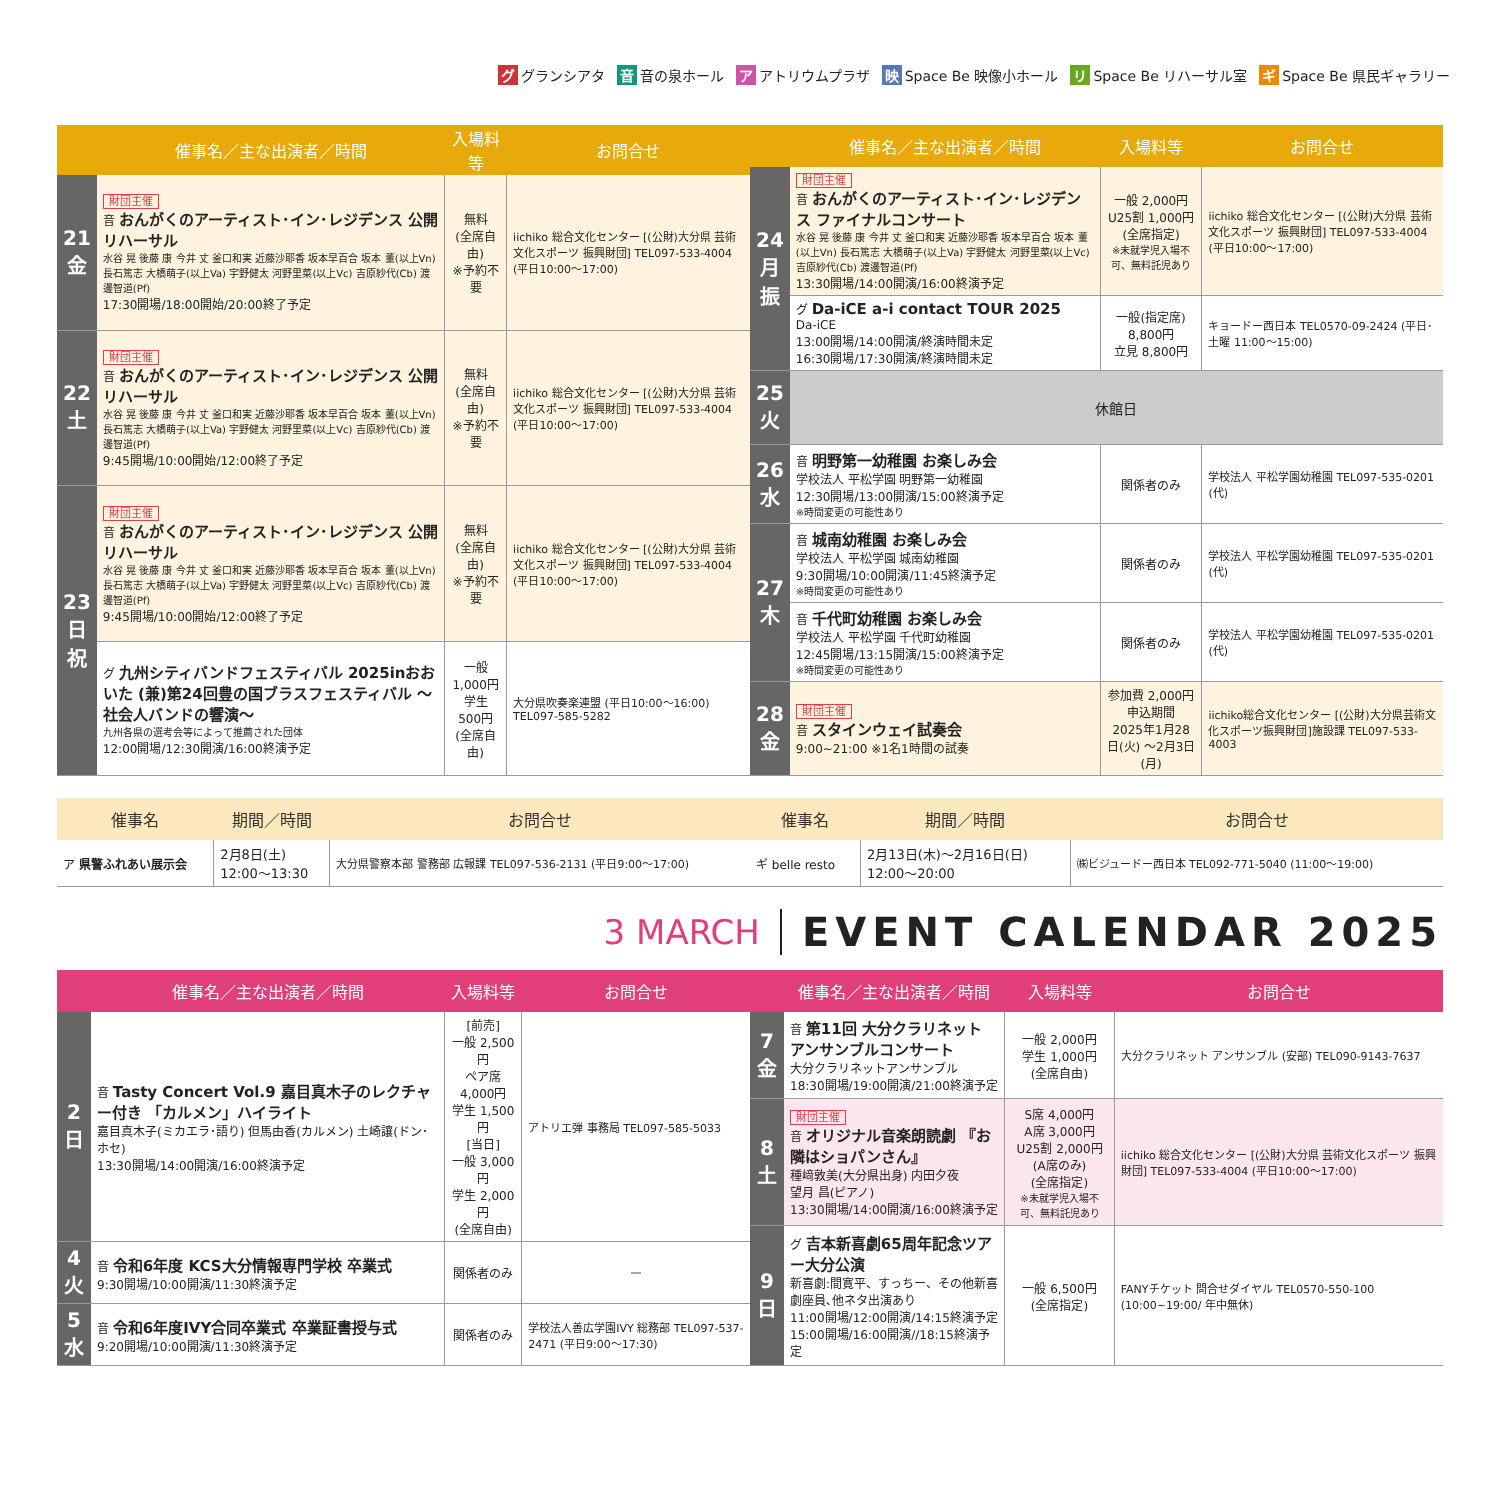グ グランシアタ 音 音の泉ホール ア アトリウムプラザ 映 Space Be 映像小ホール リ Space Be リハーサル室 ギ Space Be 県民ギャラリー
| | 催事名／主な出演者／時間 | 入場料等 | お問合せ |
| --- | --- | --- | --- |
| 21 金 | 財団主催 音 おんがくのアーティスト･イン･レジデンス 公開リハーサル 水谷 晃 後藤 康 今井 丈 釜口和実 近藤沙耶香 坂本早百合 坂本 董(以上Vn) 長石篤志 大橋萌子(以上Va) 宇野健太 河野里菜(以上Vc) 吉原紗代(Cb) 渡邊智道(Pf) 17:30開場/18:00開始/20:00終了予定 | 無料 (全席自由) ※予約不要 | iichiko 総合文化センター [(公財)大分県 芸術文化スポーツ 振興財団] TEL097-533-4004 (平日10:00～17:00) |
| 22 土 | 財団主催 音 おんがくのアーティスト･イン･レジデンス 公開リハーサル 水谷 晃 後藤 康 今井 丈 釜口和実 近藤沙耶香 坂本早百合 坂本 董(以上Vn) 長石篤志 大橋萌子(以上Va) 宇野健太 河野里菜(以上Vc) 吉原紗代(Cb) 渡邊智道(Pf) 9:45開場/10:00開始/12:00終了予定 | 無料 (全席自由) ※予約不要 | iichiko 総合文化センター [(公財)大分県 芸術文化スポーツ 振興財団] TEL097-533-4004 (平日10:00～17:00) |
| 23 日祝 | 財団主催 音 おんがくのアーティスト･イン･レジデンス 公開リハーサル 水谷 晃 後藤 康 今井 丈 釜口和実 近藤沙耶香 坂本早百合 坂本 董(以上Vn) 長石篤志 大橋萌子(以上Va) 宇野健太 河野里菜(以上Vc) 吉原紗代(Cb) 渡邊智道(Pf) 9:45開場/10:00開始/12:00終了予定 | 無料 (全席自由) ※予約不要 | iichiko 総合文化センター [(公財)大分県 芸術文化スポーツ 振興財団] TEL097-533-4004 (平日10:00～17:00) |
| | グ 九州シティバンドフェスティバル 2025inおおいた (兼)第24回豊の国ブラスフェスティバル ～社会人バンドの響演～ 九州各県の選考会等によって推薦された団体 12:00開場/12:30開演/16:00終演予定 | 一般 1,000円 学生 500円 (全席自由) | 大分県吹奏楽連盟 (平日10:00～16:00) TEL097-585-5282 |
| | 催事名／主な出演者／時間 | 入場料等 | お問合せ |
| --- | --- | --- | --- |
| 24 月振 | 財団主催 音 おんがくのアーティスト･イン･レジデンス ファイナルコンサート 水谷 晃 後藤 康 今井 丈 釜口和実 近藤沙耶香 坂本早百合 坂本 董(以上Vn) 長石篤志 大橋萌子(以上Va) 宇野健太 河野里菜(以上Vc) 吉原紗代(Cb) 渡邊智道(Pf) 13:30開場/14:00開演/16:00終演予定 | 一般 2,000円 U25割 1,000円 (全席指定) ※未就学児入場不可、無料託児あり | iichiko 総合文化センター [(公財)大分県 芸術文化スポーツ 振興財団] TEL097-533-4004 (平日10:00～17:00) |
| | グ Da-iCE a-i contact TOUR 2025 Da-iCE 13:00開場/14:00開演/終演時間未定 16:30開場/17:30開演/終演時間未定 | 一般(指定席) 8,800円 立見 8,800円 | キョードー西日本 TEL0570-09-2424 (平日･土曜 11:00～15:00) |
| 25 火 | 休館日 | | |
| 26 水 | 音 明野第一幼稚園 お楽しみ会 学校法人 平松学園 明野第一幼稚園 12:30開場/13:00開演/15:00終演予定 ※時間変更の可能性あり | 関係者のみ | 学校法人 平松学園幼稚園 TEL097-535-0201 (代) |
| 27 木 | 音 城南幼稚園 お楽しみ会 学校法人 平松学園 城南幼稚園 9:30開場/10:00開演/11:45終演予定 ※時間変更の可能性あり | 関係者のみ | 学校法人 平松学園幼稚園 TEL097-535-0201 (代) |
| | 音 千代町幼稚園 お楽しみ会 学校法人 平松学園 千代町幼稚園 12:45開場/13:15開演/15:00終演予定 ※時間変更の可能性あり | 関係者のみ | 学校法人 平松学園幼稚園 TEL097-535-0201 (代) |
| 28 金 | 財団主催 音 スタインウェイ試奏会 9:00~21:00 ※1名1時間の試奏 | 参加費 2,000円 申込期間 2025年1月28日(火) ～2月3日(月) | iichiko総合文化センター [(公財)大分県芸術文化スポーツ振興財団]施設課 TEL097-533-4003 |
| 催事名 | 期間／時間 | お問合せ |
| --- | --- | --- |
| ア 県警ふれあい展示会 | 2月8日(土) 12:00～13:30 | 大分県警察本部 警務部 広報課 TEL097-536-2131 (平日9:00～17:00) |
| 催事名 | 期間／時間 | お問合せ |
| --- | --- | --- |
| ギ belle resto | 2月13日(木)～2月16日(日) 12:00～20:00 | ㈱ビジュードー西日本 TEL092-771-5040 (11:00～19:00) |
3 MARCH EVENT CALENDAR 2025
| | 催事名／主な出演者／時間 | 入場料等 | お問合せ |
| --- | --- | --- | --- |
| 2 日 | 音 Tasty Concert Vol.9 嘉目真木子のレクチャー付き 「カルメン」ハイライト 嘉目真木子(ミカエラ･語り) 但馬由香(カルメン) 土崎讓(ドン･ホセ) 13:30開場/14:00開演/16:00終演予定 | [前売] 一般 2,500円 ペア席 4,000円 学生 1,500円 [当日] 一般 3,000円 学生 2,000円 (全席自由) | アトリエ弾 事務局 TEL097-585-5033 |
| 4 火 | 音 令和6年度 KCS大分情報専門学校 卒業式 9:30開場/10:00開演/11:30終演予定 | 関係者のみ | — |
| 5 水 | 音 令和6年度IVY合同卒業式 卒業証書授与式 9:20開場/10:00開演/11:30終演予定 | 関係者のみ | 学校法人善広学園IVY 総務部 TEL097-537-2471 (平日9:00～17:30) |
| | 催事名／主な出演者／時間 | 入場料等 | お問合せ |
| --- | --- | --- | --- |
| 7 金 | 音 第11回 大分クラリネット アンサンブルコンサート 大分クラリネットアンサンブル 18:30開場/19:00開演/21:00終演予定 | 一般 2,000円 学生 1,000円 (全席自由) | 大分クラリネット アンサンブル (安部) TEL090-9143-7637 |
| 8 土 | 財団主催 音 オリジナル音楽朗読劇 『お隣はショパンさん』 種﨑敦美(大分県出身) 内田夕夜 望月 昌(ピアノ) 13:30開場/14:00開演/16:00終演予定 | S席 4,000円 A席 3,000円 U25割 2,000円 (A席のみ) (全席指定) ※未就学児入場不可、無料託児あり | iichiko 総合文化センター [(公財)大分県 芸術文化スポーツ 振興財団] TEL097-533-4004 (平日10:00～17:00) |
| 9 日 | グ 吉本新喜劇65周年記念ツアー大分公演 新喜劇:間寛平、すっちー、その他新喜劇座員､他ネタ出演あり 11:00開場/12:00開演/14:15終演予定 15:00開場/16:00開演//18:15終演予定 | 一般 6,500円 (全席指定) | FANYチケット 問合せダイヤル TEL0570-550-100 (10:00~19:00/ 年中無休) |